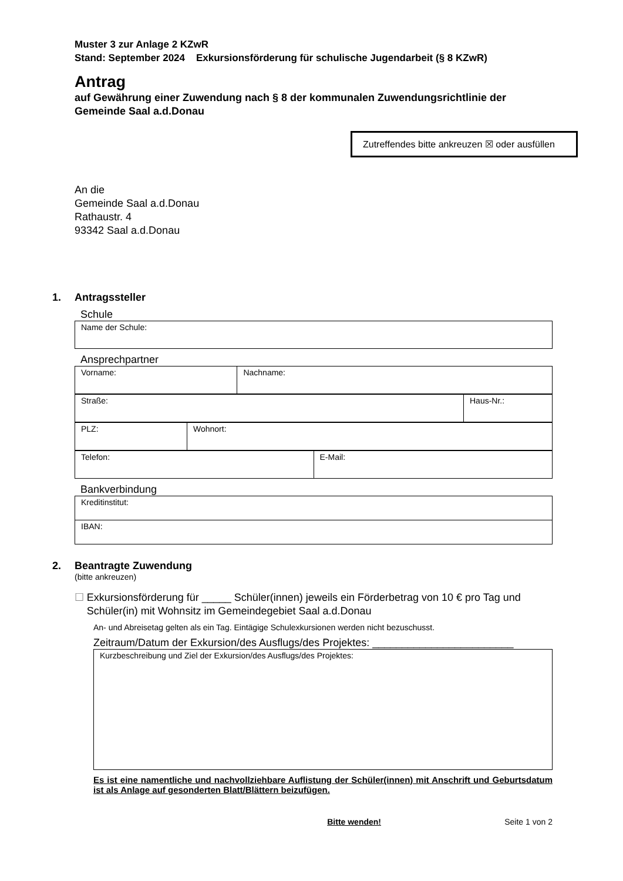Muster 3 zur Anlage 2 KZwR
Stand: September 2024 Exkursionsförderung für schulische Jugendarbeit (§ 8 KZwR)
Antrag
auf Gewährung einer Zuwendung nach § 8 der kommunalen Zuwendungsrichtlinie der Gemeinde Saal a.d.Donau
Zutreffendes bitte ankreuzen ☒ oder ausfüllen
An die
Gemeinde Saal a.d.Donau
Rathaustr. 4
93342 Saal a.d.Donau
1. Antragssteller
Schule
| Name der Schule: |
Ansprechpartner
| Vorname: | Nachname: |
| Straße: | Haus-Nr.: |
| PLZ: | Wohnort: |
| Telefon: | E-Mail: |
Bankverbindung
| Kreditinstitut: |
| IBAN: |
2. Beantragte Zuwendung
(bitte ankreuzen)
☐ Exkursionsförderung für _____ Schüler(innen) jeweils ein Förderbetrag von 10 € pro Tag und Schüler(in) mit Wohnsitz im Gemeindegebiet Saal a.d.Donau
An- und Abreisetag gelten als ein Tag. Eintägige Schulexkursionen werden nicht bezuschusst.
Zeitraum/Datum der Exkursion/des Ausflugs/des Projektes: ________________________
| Kurzbeschreibung und Ziel der Exkursion/des Ausflugs/des Projektes: |
Es ist eine namentliche und nachvollziehbare Auflistung der Schüler(innen) mit Anschrift und Geburtsdatum ist als Anlage auf gesonderten Blatt/Blättern beizufügen.
Bitte wenden! Seite 1 von 2